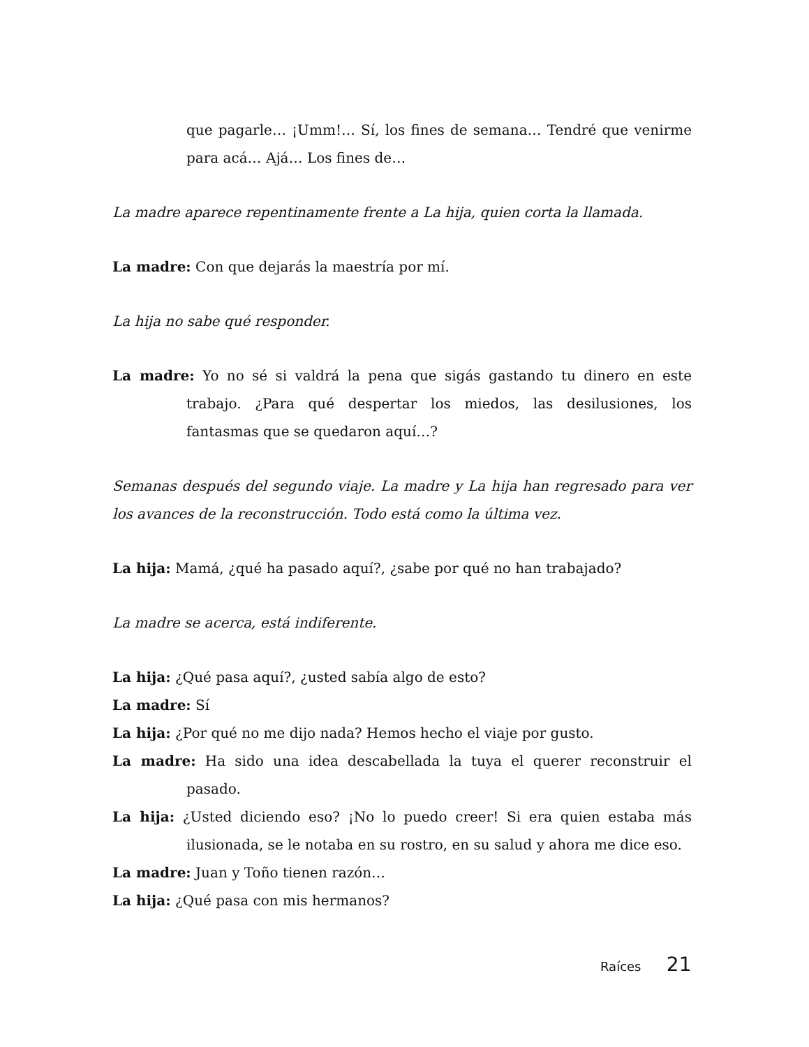que pagarle… ¡Umm!… Sí, los fines de semana… Tendré que venirme para acá… Ajá… Los fines de…
La madre aparece repentinamente frente a La hija, quien corta la llamada.
La madre: Con que dejarás la maestría por mí.
La hija no sabe qué responder.
La madre: Yo no sé si valdrá la pena que sigás gastando tu dinero en este trabajo. ¿Para qué despertar los miedos, las desilusiones, los fantasmas que se quedaron aquí…?
Semanas después del segundo viaje. La madre y La hija han regresado para ver los avances de la reconstrucción. Todo está como la última vez.
La hija: Mamá, ¿qué ha pasado aquí?, ¿sabe por qué no han trabajado?
La madre se acerca, está indiferente.
La hija: ¿Qué pasa aquí?, ¿usted sabía algo de esto?
La madre: Sí
La hija: ¿Por qué no me dijo nada? Hemos hecho el viaje por gusto.
La madre: Ha sido una idea descabellada la tuya el querer reconstruir el pasado.
La hija: ¿Usted diciendo eso? ¡No lo puedo creer! Si era quien estaba más ilusionada, se le notaba en su rostro, en su salud y ahora me dice eso.
La madre: Juan y Toño tienen razón…
La hija: ¿Qué pasa con mis hermanos?
Raíces 21